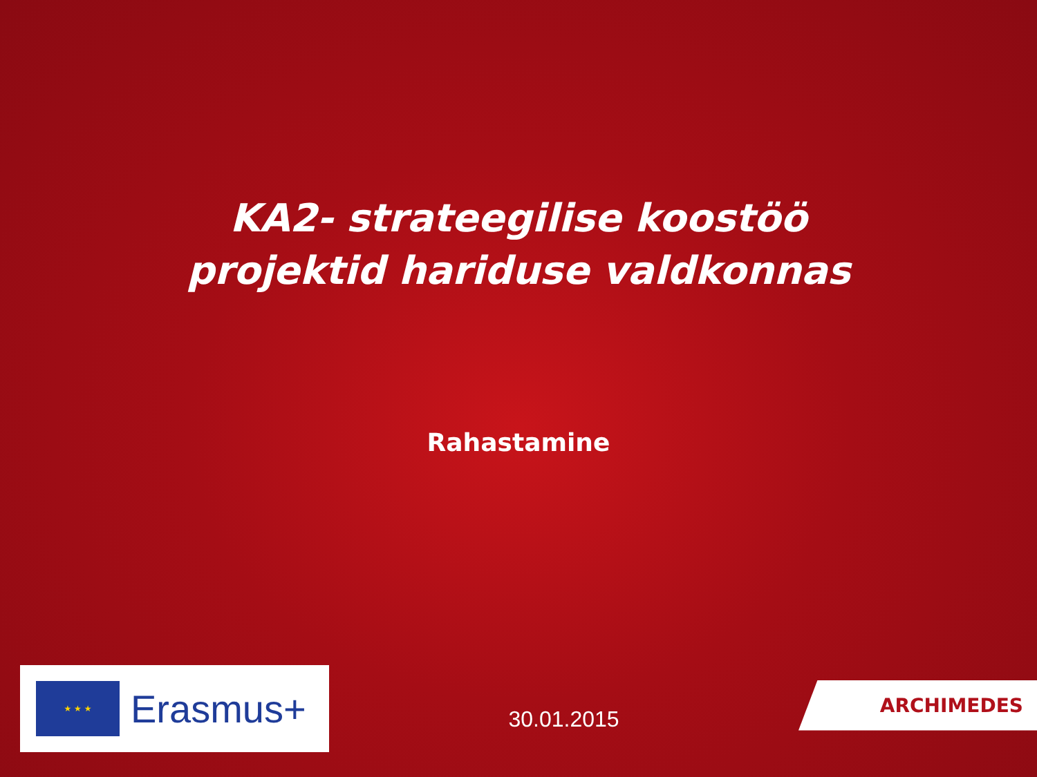KA2- strateegilise koostöö
projektid hariduse valdkonnas
Rahastamine
★ ★ ★
Erasmus+
30.01.2015
ARCHIMEDES